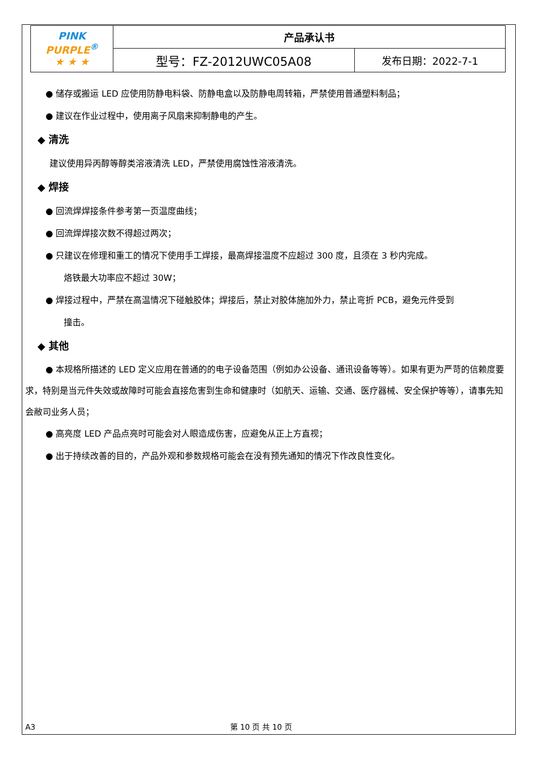| PINK PURPLE<sup>®</sup> ★ ★ ★ | 产品承认书 | |
| | 型号：FZ-2012UWC05A08 | 发布日期：2022-7-1 |
● 储存或搬运 LED 应使用防静电料袋、防静电盒以及防静电周转箱，严禁使用普通塑料制品；
● 建议在作业过程中，使用离子风扇来抑制静电的产生。
◆ 清洗
建议使用异丙醇等醇类溶液清洗 LED，严禁使用腐蚀性溶液清洗。
◆ 焊接
● 回流焊焊接条件参考第一页温度曲线；
● 回流焊焊接次数不得超过两次；
● 只建议在修理和重工的情况下使用手工焊接，最高焊接温度不应超过 300 度，且须在 3 秒内完成。
烙铁最大功率应不超过 30W；
● 焊接过程中，严禁在高温情况下碰触胶体；焊接后，禁止对胶体施加外力，禁止弯折 PCB，避免元件受到
撞击。
◆ 其他
● 本规格所描述的 LED 定义应用在普通的的电子设备范围（例如办公设备、通讯设备等等）。如果有更为严苛的信赖度要求，特别是当元件失效或故障时可能会直接危害到生命和健康时（如航天、运输、交通、医疗器械、安全保护等等），请事先知会敝司业务人员；
● 高亮度 LED 产品点亮时可能会对人眼造成伤害，应避免从正上方直视；
● 出于持续改善的目的，产品外观和参数规格可能会在没有预先通知的情况下作改良性变化。
A3 第 10 页 共 10 页